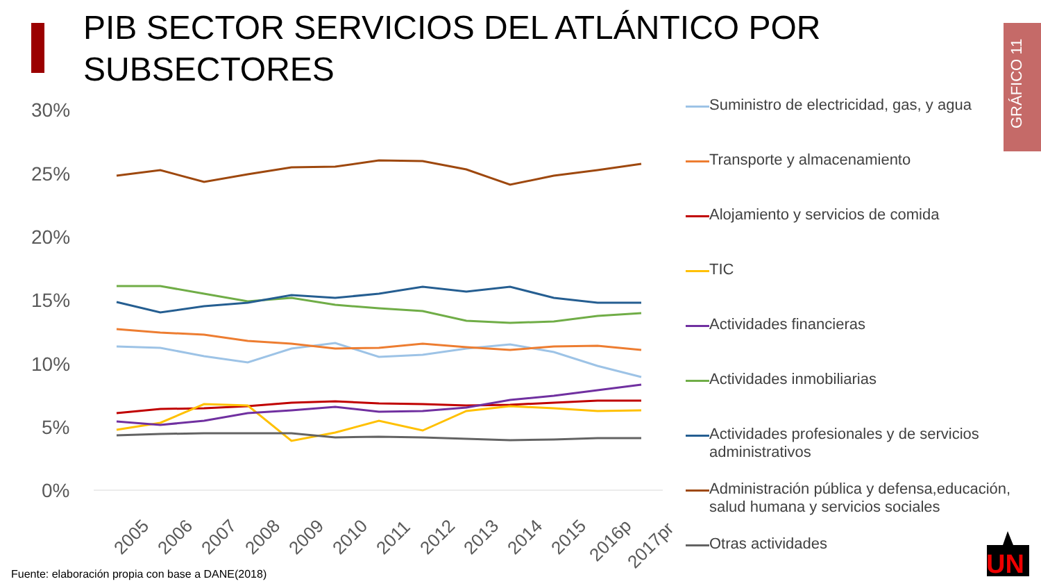PIB SECTOR SERVICIOS DEL ATLÁNTICO POR
SUBSECTORES
GRÁFICO 11
30%
25%
20%
15%
10%
5%
0%
2005
2006
2007
2008
2009
2010
2011
2012
2013
2014
2015
2016p
2017pr
Suministro de electricidad, gas, y agua
Transporte y almacenamiento
Alojamiento y servicios de comida
TIC
Actividades financieras
Actividades inmobiliarias
Actividades profesionales y de servicios administrativos
Administración pública y defensa,educación, salud humana y servicios sociales
Otras actividades
Fuente: elaboración propia con base a DANE(2018)
UN